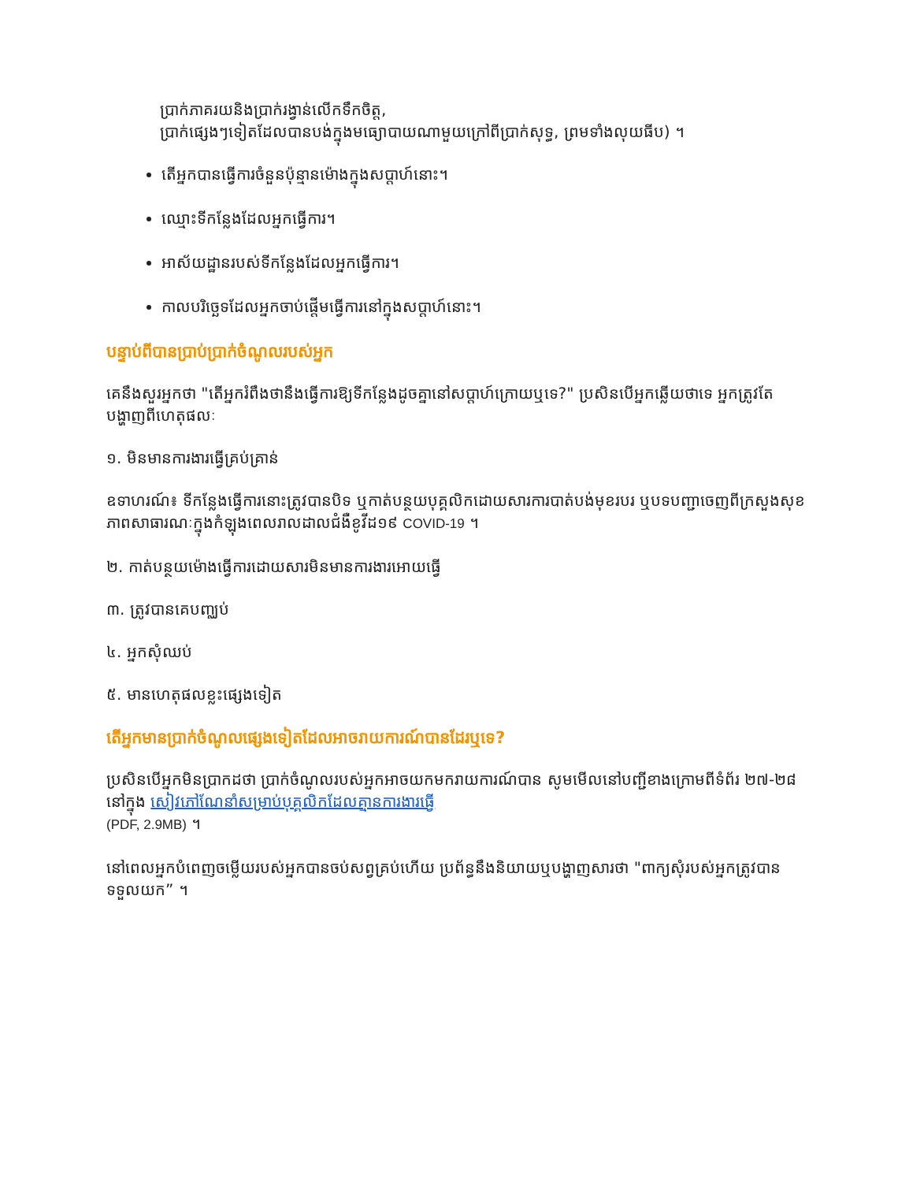ប្រាក់ភាគរយនិងប្រាក់រង្វាន់លើកទឹកចិត្ត,
ប្រាក់ផ្សេងៗទៀតដែលបានបង់ក្នុងមធ្យោបាយណាមួយក្រៅពីប្រាក់សុទ្ធ, ព្រមទាំងលុយធីប) ។
តើអ្នកបានធ្វើការចំនួនប៉ុន្មានម៉ោងក្នុងសប្តាហ៍នោះ។
ឈ្មោះទីកន្លែងដែលអ្នកធ្វើការ។
អាស័យដ្ឋានរបស់ទីកន្លែងដែលអ្នកធ្វើការ។
កាលបរិច្ឆេទដែលអ្នកចាប់ផ្តើមធ្វើការនៅក្នុងសប្តាហ៍នោះ។
បន្ទាប់ពីបានប្រាប់ប្រាក់ចំណូលរបស់អ្នក
គេនឹងសួរអ្នកថា "តើអ្នករំពឹងថានឹងធ្វើការឱ្យទីកន្លែងដូចគ្នានៅសប្តាហ៍ក្រោយឬទេ?" ប្រសិនបើអ្នកឆ្លើយថាទេ អ្នកត្រូវតែបង្ហាញពីហេតុផលៈ
១. មិនមានការងារធ្វើគ្រប់គ្រាន់
ឧទាហរណ៍៖ ទីកន្លែងធ្វើការនោះត្រូវបានបិទ ឬកាត់បន្ថយបុគ្គលិកដោយសារការបាត់បង់មុខរបរ ឬបទបញ្ជាចេញពីក្រសួងសុខភាពសាធារណៈក្នុងកំឡុងពេលរាលដាលជំងឺខូវីដ១៩ COVID-19 ។
២. កាត់បន្ថយម៉ោងធ្វើការដោយសារមិនមានការងារអោយធ្វើ
៣. ត្រូវបានគេបញ្ឈប់
៤. អ្នកសុំឈប់
៥. មានហេតុផលខ្លះផ្សេងទៀត
តើអ្នកមានប្រាក់ចំណូលផ្សេងទៀតដែលអាចរាយការណ៍បានដែរឬទេ?
ប្រសិនបើអ្នកមិនប្រាកដថា ប្រាក់ចំណូលរបស់អ្នកអាចយកមករាយការណ៍បាន សូមមើលនៅបញ្ជីខាងក្រោមពីទំព័រ ២៧-២៨ នៅក្នុង សៀវភៅណែនាំសម្រាប់បុគ្គលិកដែលគ្មានការងារធ្វើ
(PDF, 2.9MB) ។
នៅពេលអ្នកបំពេញចម្លើយរបស់អ្នកបានចប់សព្វគ្រប់ហើយ ប្រព័ន្ធនឹងនិយាយឬបង្ហាញសារថា "ពាក្យសុំរបស់អ្នកត្រូវបានទទួលយក” ។